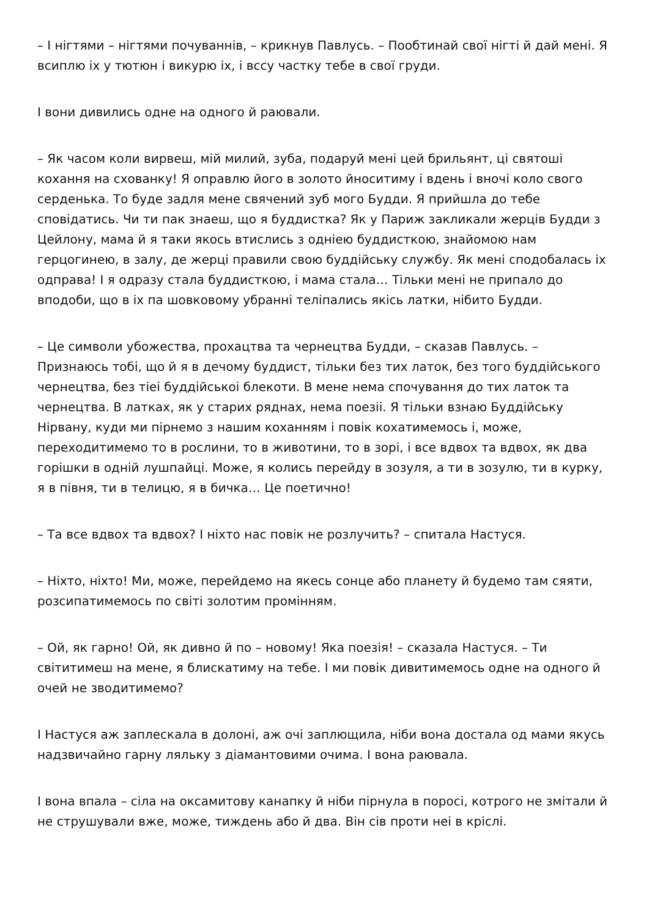– І нігтями – нігтями почуваннів, – крикнув Павлусь. – Пообтинай свої нігті й дай мені. Я всиплю іх у тютюн і викурю іх, і вссу частку тебе в свої груди.
І вони дивились одне на одного й раювали.
– Як часом коли вирвеш, мій милий, зуба, подаруй мені цей брильянт, ці святоші кохання на схованку! Я оправлю його в золото йноситиму і вдень і вночі коло свого серденька. То буде задля мене свячений зуб мого Будди. Я прийшла до тебе сповідатись. Чи ти пак знаеш, що я буддистка? Як у Париж закликали жерців Будди з Цейлону, мама й я таки якось втислись з одніею буддисткою, знайомою нам герцогинею, в залу, де жерці правили свою буддійську службу. Як мені сподобалась іх одправа! І я одразу стала буддисткою, і мама стала… Тільки мені не припало до вподоби, що в іх па шовковому убранні теліпались якісь латки, нібито Будди.
– Це символи убожества, прохацтва та чернецтва Будди, – сказав Павлусь. – Признаюсь тобі, що й я в дечому буддист, тільки без тих латок, без того буддійського чернецтва, без тіеі буддійськоі блекоти. В мене нема спочування до тих латок та чернецтва. В латках, як у старих ряднах, нема поезіі. Я тільки взнаю Буддійську Нірвану, куди ми пірнемо з нашим коханням і повік кохатимемось і, може, переходитимемо то в рослини, то в животини, то в зорі, і все вдвох та вдвох, як два горішки в одній лушпайці. Може, я колись перейду в зозуля, а ти в зозулю, ти в курку, я в півня, ти в телицю, я в бичка… Це поетично!
– Та все вдвох та вдвох? І ніхто нас повік не розлучить? – спитала Настуся.
– Ніхто, ніхто! Ми, може, перейдемо на якесь сонце або планету й будемо там сяяти, розсипатимемось по світі золотим промінням.
– Ой, як гарно! Ой, як дивно й по – новому! Яка поезія! – сказала Настуся. – Ти світитимеш на мене, я блискатиму на тебе. І ми повік дивитимемось одне на одного й очей не зводитимемо?
І Настуся аж заплескала в долоні, аж очі заплющила, ніби вона достала од мами якусь надзвичайно гарну ляльку з діамантовими очима. І вона раювала.
І вона впала – сіла на оксамитову канапку й ніби пірнула в поросі, котрого не змітали й не струшували вже, може, тиждень або й два. Він сів проти неі в кріслі.